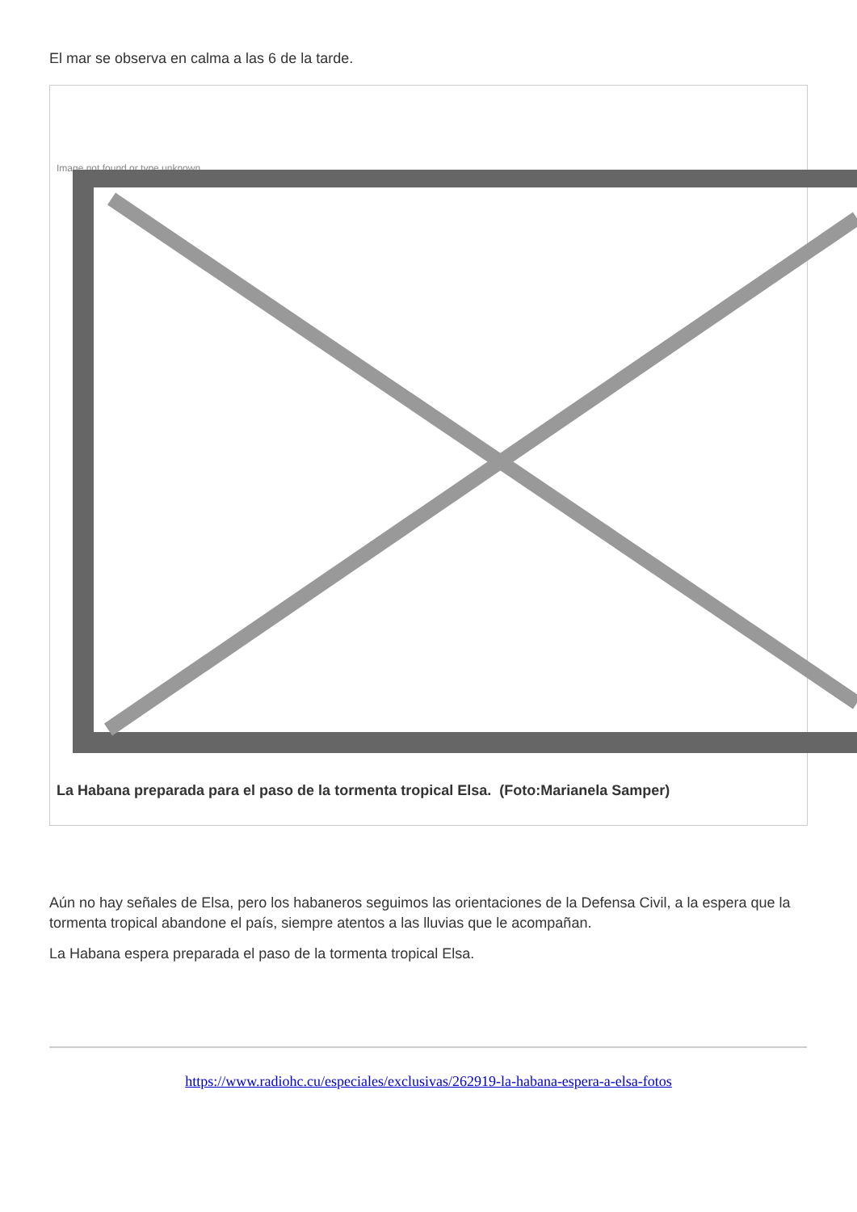El mar se observa en calma a las 6 de la tarde.
Image not found or type unknown
La Habana preparada para el paso de la tormenta tropical Elsa. (Foto:Marianela Samper)
Aún no hay señales de Elsa, pero los habaneros seguimos las orientaciones de la Defensa Civil, a la espera que la tormenta tropical abandone el país, siempre atentos a las lluvias que le acompañan.
La Habana espera preparada el paso de la tormenta tropical Elsa.
https://www.radiohc.cu/especiales/exclusivas/262919-la-habana-espera-a-elsa-fotos